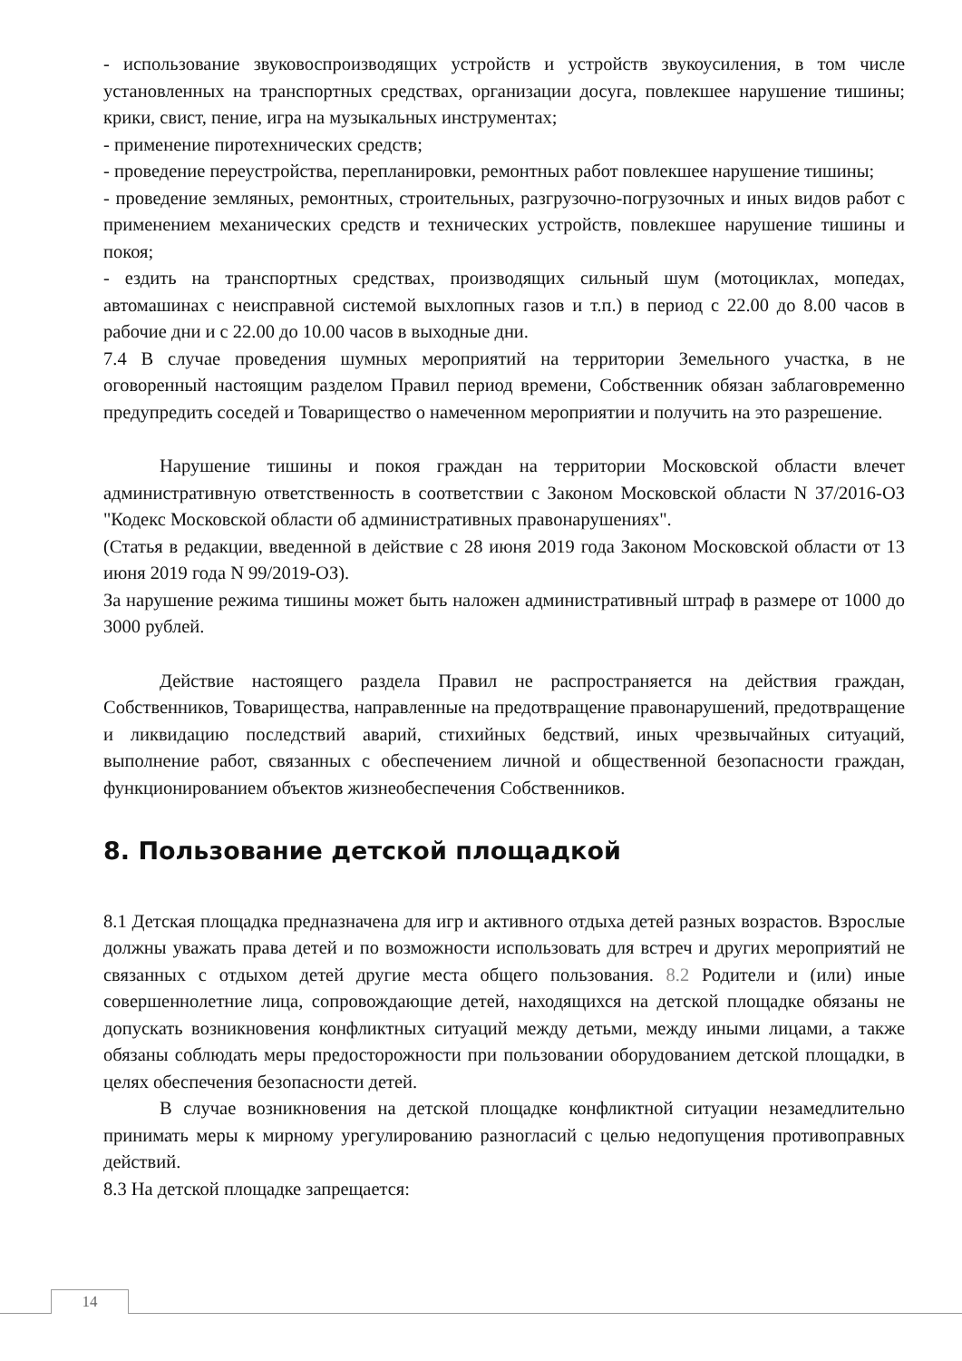- использование звуковоспроизводящих устройств и устройств звукоусиления, в том числе установленных на транспортных средствах, организации досуга, повлекшее нарушение тишины; крики, свист, пение, игра на музыкальных инструментах;
- применение пиротехнических средств;
- проведение переустройства, перепланировки, ремонтных работ повлекшее нарушение тишины;
- проведение земляных, ремонтных, строительных, разгрузочно-погрузочных и иных видов работ с применением механических средств и технических устройств, повлекшее нарушение тишины и покоя;
- ездить на транспортных средствах, производящих сильный шум (мотоциклах, мопедах, автомашинах с неисправной системой выхлопных газов и т.п.) в период с 22.00 до 8.00 часов в рабочие дни и с 22.00 до 10.00 часов в выходные дни.
7.4 В случае проведения шумных мероприятий на территории Земельного участка, в не оговоренный настоящим разделом Правил период времени, Собственник обязан заблаговременно предупредить соседей и Товарищество о намеченном мероприятии и получить на это разрешение.
Нарушение тишины и покоя граждан на территории Московской области влечет административную ответственность в соответствии с Законом Московской области N 37/2016-ОЗ "Кодекс Московской области об административных правонарушениях".
(Статья в редакции, введенной в действие с 28 июня 2019 года Законом Московской области от 13 июня 2019 года N 99/2019-ОЗ).
За нарушение режима тишины может быть наложен административный штраф в размере от 1000 до 3000 рублей.
Действие настоящего раздела Правил не распространяется на действия граждан, Собственников, Товарищества, направленные на предотвращение правонарушений, предотвращение и ликвидацию последствий аварий, стихийных бедствий, иных чрезвычайных ситуаций, выполнение работ, связанных с обеспечением личной и общественной безопасности граждан, функционированием объектов жизнеобеспечения Собственников.
8. Пользование детской площадкой
8.1 Детская площадка предназначена для игр и активного отдыха детей разных возрастов. Взрослые должны уважать права детей и по возможности использовать для встреч и других мероприятий не связанных с отдыхом детей другие места общего пользования. 8.2 Родители и (или) иные совершеннолетние лица, сопровождающие детей, находящихся на детской площадке обязаны не допускать возникновения конфликтных ситуаций между детьми, между иными лицами, а также обязаны соблюдать меры предосторожности при пользовании оборудованием детской площадки, в целях обеспечения безопасности детей.
В случае возникновения на детской площадке конфликтной ситуации незамедлительно принимать меры к мирному урегулированию разногласий с целью недопущения противоправных действий.
8.3 На детской площадке запрещается:
14